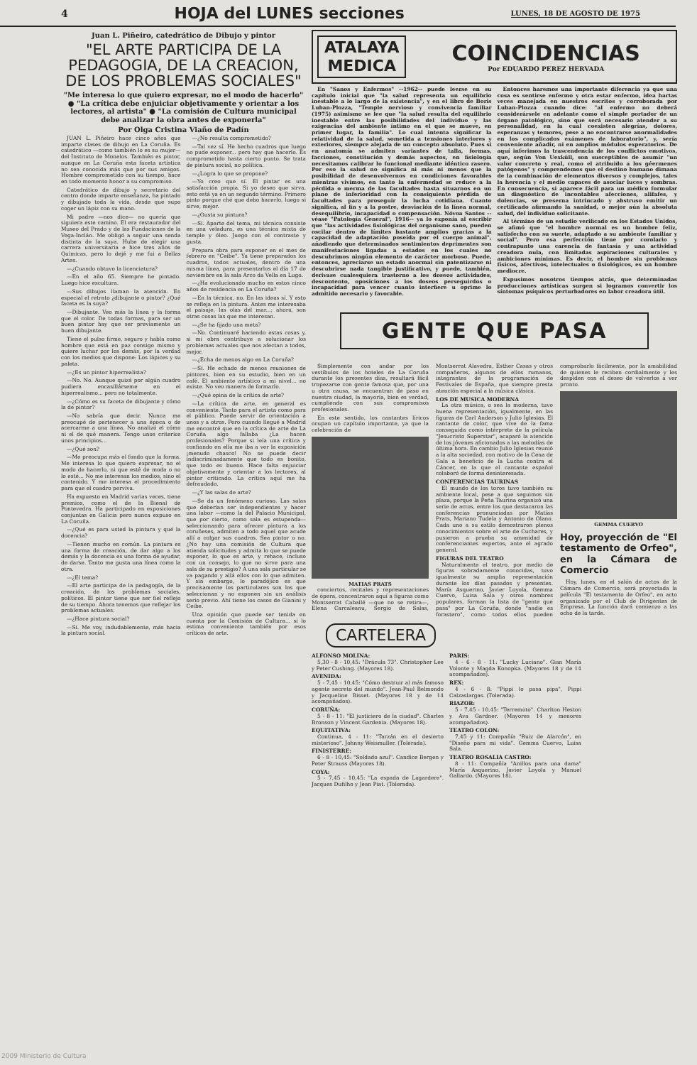4 HOJA del LUNES secciones LUNES, 18 DE AGOSTO DE 1975
Juan L. Piñeiro, catedrático de Dibujo y pintor
"EL ARTE PARTICIPA DE LA PEDAGOGIA, DE LA CREACION, DE LOS PROBLEMAS SOCIALES"
"Me interesa lo que quiero expresar, no el modo de hacerlo" ● "La crítica debe enjuiciar objetivamente y orientar a los lectores, al artista" ● "La comisión de Cultura municipal debe analizar la obra antes de exponerla"
Por Olga Cristina Viaño de Padín
JUAN L. Piñeiro hace cinco años que imparte clases de dibujo en La Coruña. Es catedrático —como también lo es su mujer— del Instituto de Monelos. También es pintor, aunque en La Coruña esta faceta artística no sea conocida más que por sus amigos. Hombre comprometido con su tiempo, hace en todo momento honor a su compromiso.
Catedrático de dibujo y secretario del centro donde imparte enseñanza, ha pintado y dibujado toda la vida, desde que supo coger un lápiz con su mano.
Mi padre —nos dice— no quería que siguiera este camino. El era restaurador del Museo del Prado y de las Fundaciones de la Vega-Inclán. Me obligó a seguir una senda distinta de la suya. Hube de elegir una carrera universitaria e hice tres años de Químicas, pero lo dejé y me fui a Bellas Artes.
—¿Cuando obtuvo la licenciatura?
—En el año 65. Siempre he pintado. Luego hice escultura.
—Sus dibujos llaman la atención. En especial el retrato ¿dibujante o pintor? ¿Qué faceta es la suya?
—Dibujante. Veo más la línea y la forma que el color. De todas formas, para ser un buen pintor hay que ser previamente un buen dibujante.
Tiene el pulso firme, seguro y habla como hombre que está en paz consigo mismo y quiere luchar por los demás, por la verdad con los medios que dispone: Los lápices y su paleta.
—¿Es un pintor hiperrealista?
—No. No. Aunque quizá por algún cuadro pudiera encasillárseme en el hiperrealismo... pero no totalmente.
—¿Cómo es su faceta de dibujante y cómo la de pintor?
—No sabría que decir. Nunca me preocupé de pertenecer a una época o de acercarme a una línea. No analizó el cómo ni el de qué manera. Tengo unos criterios unos principios...
—¿Qué son?
—Me preocupa más el fondo que la forma. Me interesa lo que quiero expresar, no el modo de hacerlo, ni que esté de moda o no lo esté... No me interesan los medios, sino el contenido. Y me interesa el procedimiento para que el cuadro perviva.
Ha expuesto en Madrid varias veces, tiene premios, como el de la Bienal de Pontevedra. Ha participado en exposiciones conjuntas en Galicia pero nunca expuso en La Coruña.
—¿Qué es para usted la pintura y qué la docencia?
—Tienen mucho en común. La pintura es una forma de creación, de dar algo a los demás y la docencia es una forma de ayudar, de darse. Tanto me gusta una línea como la otra.
—¿El tema?
—El arte participa de la pedagogía, de la creación, de los problemas sociales, políticos. El pintor tiene que ser fiel reflejo de su tiempo. Ahora tenemos que reflejar los problemas actuales.
—¿Hace pintura social?
—Sí. Me voy, indudablemente, más hacia la pintura social.
—¿No resulta comprometido?
—Tal vez sí. He hecho cuadros que luego no pude exponer... pero hay que hacerlo. Es comprometido hasta cierto punto. Se trata de pintura social, no política.
—¿Logra lo que se propone?
—Yo creo que sí. El pintar es una satisfacción propia. Si yo deseo que sirva, esto está ya en un segundo término. Primero pinto porque ché que debo hacerlo, luego si sirve, mejor.
—¿Gusta su pintura?
—Sí. Aparte del tema, mi técnica consiste en una veladura, es una técnica mixta de temple y óleo. Juego con el contraste y gusta.
Prepara obra para exponer en el mes de febrero en "Ceibe". Ya tiene preparados los cuadros, todos actuales, dentro de una misma línea, para presentarlos el día 17 de noviembre en la sala Arco da Vella en Lugo.
—¿Ha evolucionado mucho en estos cinco años de residencia en La Coruña?
—En la técnica, no. En las ideas sí. Y esto se refleja en la pintura. Antes me interesaba el paisaje, las olas del mar...; ahora, son otras cosas las que me interesan.
—¿Se ha fijado una meta?
—No. Continuaré haciendo estas cosas y, si mi obra contribuye a solucionar los problemas actuales que nos afectan a todos, mejor.
—¿Echa de menos algo en La Coruña?
—Sí. He echado de menos reuniones de pintores, bien en su estudio, bien en un café. El ambiente artístico a mi nivel... no existe. No veo manera de formarlo.
—¿Qué opina de la crítica de arte?
—La crítica de arte, en general es conveniente. Tanto para el artista como para el público. Puede servir de orientación a unos y a otros. Pero cuando llegué a Madrid me encontré que en la crítica de arte de La Coruña algo fallaba ¿La hacen profesionales? Porque si leía una crítica y confiando en ella me iba a ver la exposición ¡menudo chasco! No se puede decir indiscriminadamente que todo es bonito, que todo es bueno. Hace falta enjuiciar objetivamente y orientar a los lectores, al pintor criticado. La crítica aquí me ha defraudado.
—¿Y las salas de arte?
—Se da un fenómeno curioso. Las salas que deberían ser independientes y hacer una labor —como la del Palacio Municipal, que por cierto, como sala es estupenda— seleccionando para ofrecer pintura a los coruñeses, admiten a todo aquel que acude allí a colgar sus cuadros. Sea pintor o no. ¿No hay una comisión de Cultura que atienda solicitudes y admita lo que se puede exponer, lo que es arte, y rehace, incluso con un consejo, lo que no sirve para una sala de su prestigio? A una sala particular se va pagando y allá ellos con lo que admiten. Y sin embargo, lo paradójico es que precisamente los particulares son los que seleccionan y no exponen sin un análisis serio previo. Ahí tiene los casos de Gianini y Ceibe.
Una opinión que puede ser tenida en cuenta por la Comisión de Cultura... si lo estima conveniente también por esos críticos de arte.
ATALAYA
MEDICA
COINCIDENCIAS
Por EDUARDO PEREZ HERVADA
En "Sanos y Enfermos" --1962-- puede leerse en su capítulo inicial que "la salud representa un equilibrio inestable a lo largo de la existencia", y en el libro de Boris Luban-Plozza, "Temple nervioso y convivencia familiar (1975) asimismo se lee que "la salud resulta del equilibrio inestable entre las posibilidades del individuo y las exigencias del ambiente íntimo en el que se mueve, en primer lugar, la familia". Lo cual intenta significar la relatividad de la salud, sometida a tensiones interiores y exteriores, siempre alejada de un concepto absoluto. Pues si en anatomía se admiten variantes de talla, formas, facciones, constitución y demás aspectos, en fisiología necesitamos calibrar lo funcional mediante idéntico rasero. Por eso la salud no significa ni más ni menos que la posibilidad de desenvolvernos en condiciones favorables mientras vivimos, en tanto la enfermedad se reduce a la pérdida o merma de las facultades hasta situarnos en un plano de inferioridad con la consiguiente pérdida de facultades para proseguir la lucha cotidiana. Cuanto significa, al fin y a la postre, desviación de la línea normal, desequilibrio, incapacidad o compensación. Nóvoa Santos --véase "Patología General", 1916-- ya lo exponía al escribir que "las actividades fisiológicas del organismo sano, pueden oscilar dentro de límites bastante amplios gracias a la capacidad de adaptación poseída por el cuerpo animal", añadiendo que determinados sentimientos deprimentes son manifestaciones ligadas a estados en los cuales no descubrimos ningún elemento de carácter morboso. Puede, entonces, apreciarse un estado anormal sin patentizarse ni descubrirse nada tangible justificativo, y puede, también, derivase cualesquiera trastorno a los doseos actividades, descontento, oposiciones a los doseos perseguirdos o incapacidad para vencer cuanto interfiere u oprime lo admitido necesario y favorable.
Entonces haremos una importante diferencia ya que una cosa es sentirse enfermo y otra estar enfermo, idea hartas veces manejada en nuestros escritos y corroborada por Luban-Plozza cuando dice: "al enfermo no deberá considerársele en adelante como el simple portador de un órgano patológico, sino que será necesario atender a su personalidad, en la cual coexisten alegrías, dolores, esperanzas y temores, pese a no encontrarse anormalidades en los complicados exámenes de laboratorio", y, sería conveniente añadir, ni en amplios módulos experatorios. De aquí inferimos la trascendencia de los conflictos emotivos, que, según Von Uexküll, son susceptibles de asumir "un valor concreto y real, como el atribuido a los géermenes patógenos" y comprendemos que el destino humano dimana de la combinación de elementos diversos y complejos, tales la herencia y el medio capaces de asociar luces y sombras. En consecuencia, si aparece fácil para un médico formular un diagnóstico de incontables afecciones, alifafes, y dolencias, se preserna intrincado y abstruso emitir un certificado afirmando la sanidad, o mejor aún la absoluta salud, del individuo solicitante.
Al término de un estudio verificado en los Estados Unidos, se afimó que "el hombre normal es un hombre feliz, satisfecho con su suerte, adaptado a su ambiente familiar y social". Pero esa perfección tiene por corolario y contrapunto una carencia de fantasía y una actividad creadora nula, con limitadas aspiraciones culturales y ambiciones mínimas. Es decir, el hombre sin problemas físicos, afectivos, intelectuales o fisiológicos, es un hombre mediocre.
Expusimos nosotros tiempos atrás, que determinadas producciones artísticas surgen si logramos convertir los síntomas psíquicos perturbadores en labor creadora útil.
GENTE QUE PASA
Simplemente con andar por los vestíbulos de los hoteles de La Coruña durante los presentes días, resultará fácil tropezarse con gente famosa que, por una u otra causa, se encuentran de paso en nuestra ciudad, la mayoría, bien es verdad, cumpliendo con sus compromisos profesionales.
En este sentido, los cantantes líricos ocupan un capítulo importante, ya que la celebración de
MATIAS PRATS
conciertos, recitales y representaciones de ópera, concentraron aquí a figuras como Montserrat Caballé —que no se retira—, Elena Carcaleanu, Sergio de Salas, Montserrat Alavedra, Esther Casas y otros compañeros, algunos de ellos rumanos, integrantes de la programación de Festivales de España, que siempre presta atención especial a la música clásica.
LOS DE MUSICA MODERNA
La otra música, o sea la moderna, tuvo buena representación, igualmente, en las figuras de Carl Anderson y Julio Iglesias. El cantante de color, que vive de la fama conseguida como intérprete de la película "Jesucristo Superstar", acaparó la atención de los jóvenes aficionados a las melodías de última hora. En cambio Julio Iglesias reunió a la alta sociedad, con motivo de la Cena de Gala a beneficio de la Lucha contra el Cáncer, en la que el cantante español colaboró de forma desinteresada.
CONFERENCIAS TAURINAS
El mundo de los toros tuvo también su ambiente local, pese a que seguimos sin plaza, porque la Peña Taurina organizó una serie de actos, entre los que destacaron las conferencias pronunciadas por Matías Prats, Mariano Tudela y Antonio de Olano. Cada uno a su estilo demostraron plenos conocimientos sobre el arte de Cuchares, y pusieron a prueba su amenidad de conferenciantes expertos, ante el agrado general.
FIGURAS DEL TEATRO
Naturalmente el teatro, por medio de figuras sobradamente conocidas, tuvo igualmente su amplia representación durante los días pasados y presentes. María Asquerino, Javier Loyola, Gemma Cuervo, Luisa Sala y otros nombres populares, forman la lista de "gente que pasa" por La Coruña, donde "nadie es forastero", como todos ellos pueden comprobarlo fácilmente, por la amabilidad de quienes le reciben cordialmente y les despiden con el deseo de volverlos a ver pronto.
GEMMA CUERVO
Hoy, proyección de "El testamento de Orfeo", en la Cámara de Comercio
Hoy, lunes, en el salón de actos de la Cámara de Comercio, será proyectada la película "El testamento de Orfeo", en acto organizado por el Club de Dirigentes de Empresa. La función dará comienzo a las ocho de la tarde.
CARTELERA
ALFONSO MOLINA:
5,30 - 8 - 10,45: "Drácula 73". Christopher Lee y Peter Cushing. (Mayores 18).
AVENIDA:
5 - 7,45 - 10,45: "Cómo destruir al más famoso agente secreto del mundo". Jean-Paul Belmondo y Jacqueline Bisset. (Mayores 18 y de 14 acompañados).
CORUÑA:
5 - 8 - 11: "El justiciero de la ciudad". Charles Bronson y Vincent Gardenia. (Mayores 18).
EQUITATIVA:
Continua, 4 - 11: "Tarzán en el desierto misterioso". Johnny Weismuller. (Tolerada).
FINISTERRE:
6 - 8 - 10,45: "Soldado azul". Candice Bergen y Peter Strauss (Mayores 18).
COYA:
5 - 7,45 - 10,45: "La espada de Lagardere". Jacques Dufilho y Jean Piat. (Tolerada).
PARIS:
4 - 6 - 8 - 11: "Lucky Luciano". Gian María Volonte y Magda Konopka. (Mayores 18 y de 14 acompañados).
REX:
4 - 6 - 8: "Pippi lo pasa pipa", Pippi Calzaslargas. (Tolerada).
RIAZOR:
5 - 7,45 - 10,45: "Terremoto". Charlton Heston y Ava Gardner. (Mayores 14 y menores acompañados).
TEATRO COLON:
7,45 y 11: Compañía "Ruiz de Alarcón", en "Diseño para mi vida". Gemma Cuervo, Luisa Sala.
TEATRO ROSALIA CASTRO:
8 - 11: Compañía "Anillos para una dama" María Asquerino, Javier Loyola y Manuel Gallardo. (Mayores 18).
2009 Ministerio de Cultura